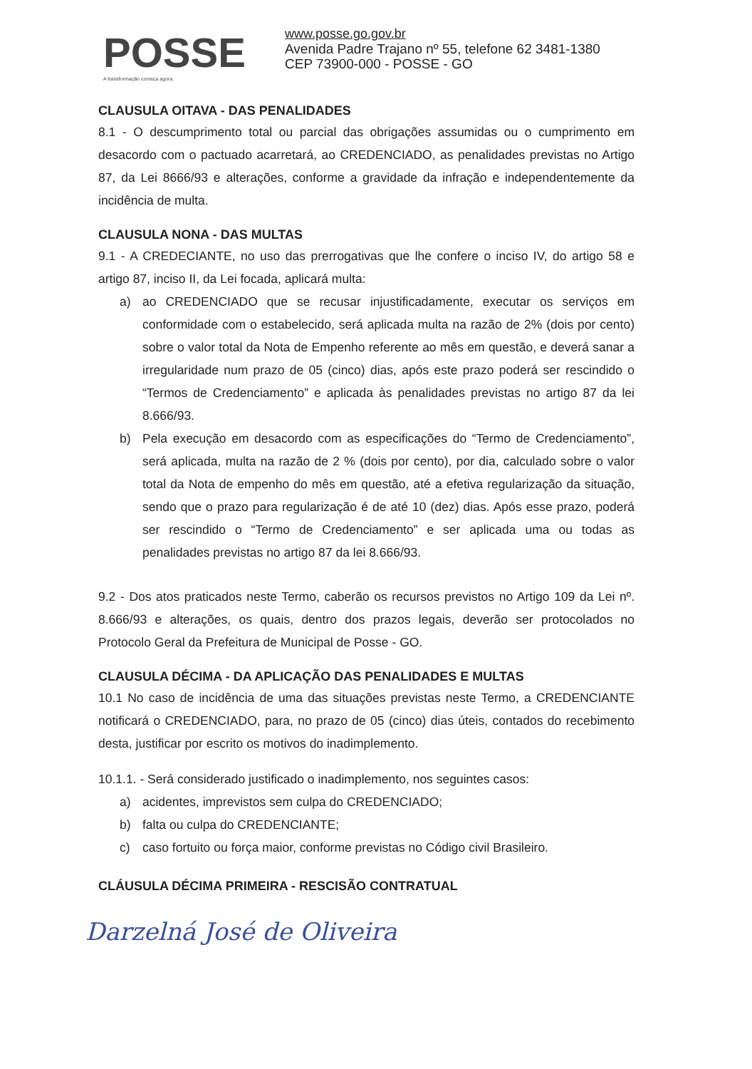POSSE
A transformação começa agora.
www.posse.go.gov.br
Avenida Padre Trajano nº 55, telefone 62 3481-1380
CEP 73900-000 - POSSE - GO
CLAUSULA OITAVA - DAS PENALIDADES
8.1 - O descumprimento total ou parcial das obrigações assumidas ou o cumprimento em desacordo com o pactuado acarretará, ao CREDENCIADO, as penalidades previstas no Artigo 87, da Lei 8666/93 e alterações, conforme a gravidade da infração e independentemente da incidência de multa.
CLAUSULA NONA - DAS MULTAS
9.1 - A CREDECIANTE, no uso das prerrogativas que lhe confere o inciso IV, do artigo 58 e artigo 87, inciso II, da Lei focada, aplicará multa:
a) ao CREDENCIADO que se recusar injustificadamente, executar os serviços em conformidade com o estabelecido, será aplicada multa na razão de 2% (dois por cento) sobre o valor total da Nota de Empenho referente ao mês em questão, e deverá sanar a irregularidade num prazo de 05 (cinco) dias, após este prazo poderá ser rescindido o “Termos de Credenciamento” e aplicada às penalidades previstas no artigo 87 da lei 8.666/93.
b) Pela execução em desacordo com as especificações do “Termo de Credenciamento”, será aplicada, multa na razão de 2 % (dois por cento), por dia, calculado sobre o valor total da Nota de empenho do mês em questão, até a efetiva regularização da situação, sendo que o prazo para regularização é de até 10 (dez) dias. Após esse prazo, poderá ser rescindido o “Termo de Credenciamento” e ser aplicada uma ou todas as penalidades previstas no artigo 87 da lei 8.666/93.
9.2 - Dos atos praticados neste Termo, caberão os recursos previstos no Artigo 109 da Lei nº. 8.666/93 e alterações, os quais, dentro dos prazos legais, deverão ser protocolados no Protocolo Geral da Prefeitura de Municipal de Posse - GO.
CLAUSULA DÉCIMA - DA APLICAÇÃO DAS PENALIDADES E MULTAS
10.1 No caso de incidência de uma das situações previstas neste Termo, a CREDENCIANTE notificará o CREDENCIADO, para, no prazo de 05 (cinco) dias úteis, contados do recebimento desta, justificar por escrito os motivos do inadimplemento.
10.1.1. - Será considerado justificado o inadimplemento, nos seguintes casos:
a) acidentes, imprevistos sem culpa do CREDENCIADO;
b) falta ou culpa do CREDENCIANTE;
c) caso fortuito ou força maior, conforme previstas no Código civil Brasileiro.
CLÁUSULA DÉCIMA PRIMEIRA - RESCISÃO CONTRATUAL
Darzelná José de Oliveira